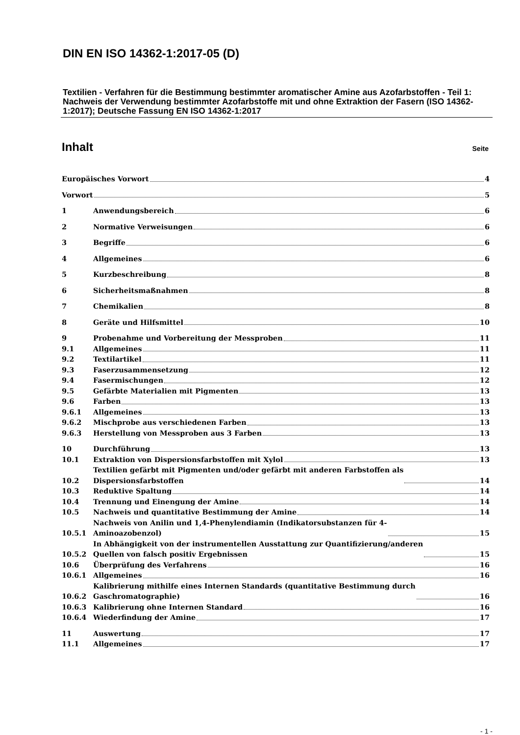DIN EN ISO 14362-1:2017-05 (D)
Textilien - Verfahren für die Bestimmung bestimmter aromatischer Amine aus Azofarbstoffen - Teil 1: Nachweis der Verwendung bestimmter Azofarbstoffe mit und ohne Extraktion der Fasern (ISO 14362-1:2017); Deutsche Fassung EN ISO 14362-1:2017
Inhalt
Seite
Europäisches Vorwort 4
Vorwort 5
1
Anwendungsbereich 6
2
Normative Verweisungen 6
3
Begriffe 6
4
Allgemeines 6
5
Kurzbeschreibung 8
6
Sicherheitsmaßnahmen 8
7
Chemikalien 8
8
Geräte und Hilfsmittel 10
9
Probenahme und Vorbereitung der Messproben 11
9.1
Allgemeines 11
9.2
Textilartikel 11
9.3
Faserzusammensetzung 12
9.4
Fasermischungen 12
9.5
Gefärbte Materialien mit Pigmenten 13
9.6
Farben 13
9.6.1
Allgemeines 13
9.6.2
Mischprobe aus verschiedenen Farben 13
9.6.3
Herstellung von Messproben aus 3 Farben 13
10
Durchführung 13
10.1
Extraktion von Dispersionsfarbstoffen mit Xylol 13
10.2
Textilien gefärbt mit Pigmenten und/oder gefärbt mit anderen Farbstoffen als
Dispersionsfarbstoffen 14
10.3
Reduktive Spaltung 14
10.4
Trennung und Einengung der Amine 14
10.5
Nachweis und quantitative Bestimmung der Amine 14
10.5.1
Nachweis von Anilin und 1,4-Phenylendiamin (Indikatorsubstanzen für 4-
Aminoazobenzol) 15
10.5.2
In Abhängigkeit von der instrumentellen Ausstattung zur Quantifizierung/anderen
Quellen von falsch positiv Ergebnissen 15
10.6
Überprüfung des Verfahrens 16
10.6.1
Allgemeines 16
10.6.2
Kalibrierung mithilfe eines Internen Standards (quantitative Bestimmung durch
Gaschromatographie) 16
10.6.3
Kalibrierung ohne Internen Standard 16
10.6.4
Wiederfindung der Amine 17
11
Auswertung 17
11.1
Allgemeines 17
- 1 -